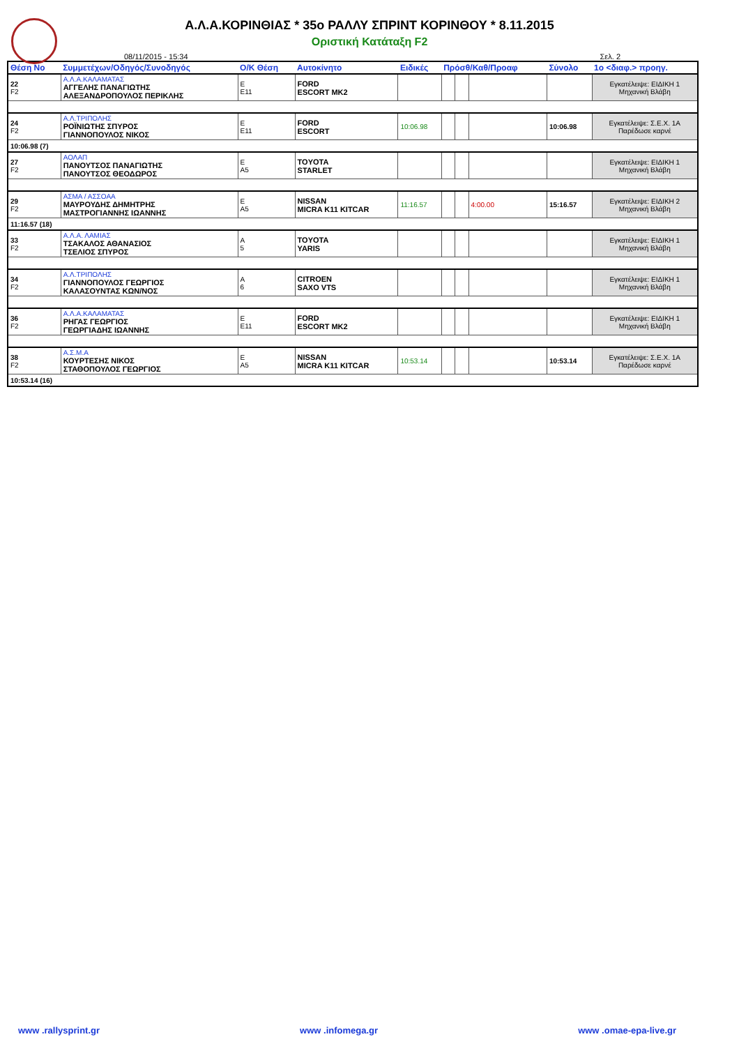Α.Λ.Α.ΚΟΡΙΝΘΙΑΣ * 35ο ΡΑΛΛΥ ΣΠΡΙΝΤ ΚΟΡΙΝΘΟΥ * 8.11.2015
Οριστική Κατάταξη F2
08/11/2015 - 15:34 Σελ. 2
| Θέση No | Συμμετέχων/Οδηγός/Συνοδηγός | Ο/Κ Θέση | Αυτοκίνητο | Ειδικές | Πρόσθ/Καθ/Προαφ | | | Σύνολο | 1ο <διαφ.> προηγ. |
| --- | --- | --- | --- | --- | --- | --- | --- | --- | --- |
| 22 F2 | Α.Λ.Α.ΚΑΛΑΜΑΤΑΣ ΑΓΓΕΛΗΣ ΠΑΝΑΓΙΩΤΗΣ ΑΛΕΞΑΝΔΡΟΠΟΥΛΟΣ ΠΕΡΙΚΛΗΣ | Ε Ε11 | FORD ESCORT MK2 | | | | | | Εγκατέλειψε: ΕΙΔΙΚΗ 1 Μηχανική Βλάβη |
| 24 F2 | Α.Λ.ΤΡΙΠΟΛΗΣ ΡΟΪΝΙΩΤΗΣ ΣΠΥΡΟΣ ΓΙΑΝΝΟΠΟΥΛΟΣ ΝΙΚΟΣ | Ε Ε11 | FORD ESCORT | 10:06.98 | | | | 10:06.98 | Εγκατέλειψε: Σ.Ε.Χ. 1Α Παρέδωσε καρνέ |
| 10:06.98 (7) | | | | | | | | | |
| 27 F2 | ΑΟΛΑΠ ΠΑΝΟΥΤΣΟΣ ΠΑΝΑΓΙΩΤΗΣ ΠΑΝΟΥΤΣΟΣ ΘΕΟΔΩΡΟΣ | Ε Α5 | TOYOTA STARLET | | | | | | Εγκατέλειψε: ΕΙΔΙΚΗ 1 Μηχανική Βλάβη |
| 29 F2 | ΑΣΜΑ / ΑΣΣΟΑΑ ΜΑΥΡΟΥΔΗΣ ΔΗΜΗΤΡΗΣ ΜΑΣΤΡΟΓΙΑΝΝΗΣ ΙΩΑΝΝΗΣ | Ε Α5 | NISSAN MICRA K11 KITCAR | 11:16.57 | | | 4:00.00 | 15:16.57 | Εγκατέλειψε: ΕΙΔΙΚΗ 2 Μηχανική Βλάβη |
| 11:16.57 (18) | | | | | | | | | |
| 33 F2 | Α.Λ.Α. ΛΑΜΙΑΣ ΤΣΑΚΑΛΟΣ ΑΘΑΝΑΣΙΟΣ ΤΣΕΛΙΟΣ ΣΠΥΡΟΣ | Α 5 | TOYOTA YARIS | | | | | | Εγκατέλειψε: ΕΙΔΙΚΗ 1 Μηχανική Βλάβη |
| 34 F2 | Α.Λ.ΤΡΙΠΟΛΗΣ ΓΙΑΝΝΟΠΟΥΛΟΣ ΓΕΩΡΓΙΟΣ ΚΑΛΑΣΟΥΝΤΑΣ ΚΩΝ/ΝΟΣ | Α 6 | CITROEN SAXO VTS | | | | | | Εγκατέλειψε: ΕΙΔΙΚΗ 1 Μηχανική Βλάβη |
| 36 F2 | Α.Λ.Α.ΚΑΛΑΜΑΤΑΣ ΡΗΓΑΣ ΓΕΩΡΓΙΟΣ ΓΕΩΡΓΙΑΔΗΣ ΙΩΑΝΝΗΣ | Ε Ε11 | FORD ESCORT MK2 | | | | | | Εγκατέλειψε: ΕΙΔΙΚΗ 1 Μηχανική Βλάβη |
| 38 F2 | Α.Σ.Μ.Α ΚΟΥΡΤΕΣΗΣ ΝΙΚΟΣ ΣΤΑΘΟΠΟΥΛΟΣ ΓΕΩΡΓΙΟΣ | Ε Α5 | NISSAN MICRA K11 KITCAR | 10:53.14 | | | | 10:53.14 | Εγκατέλειψε: Σ.Ε.Χ. 1Α Παρέδωσε καρνέ |
| 10:53.14 (16) | | | | | | | | | |
www .rallysprint.gr www .infomega.gr www .omae-epa-live.gr